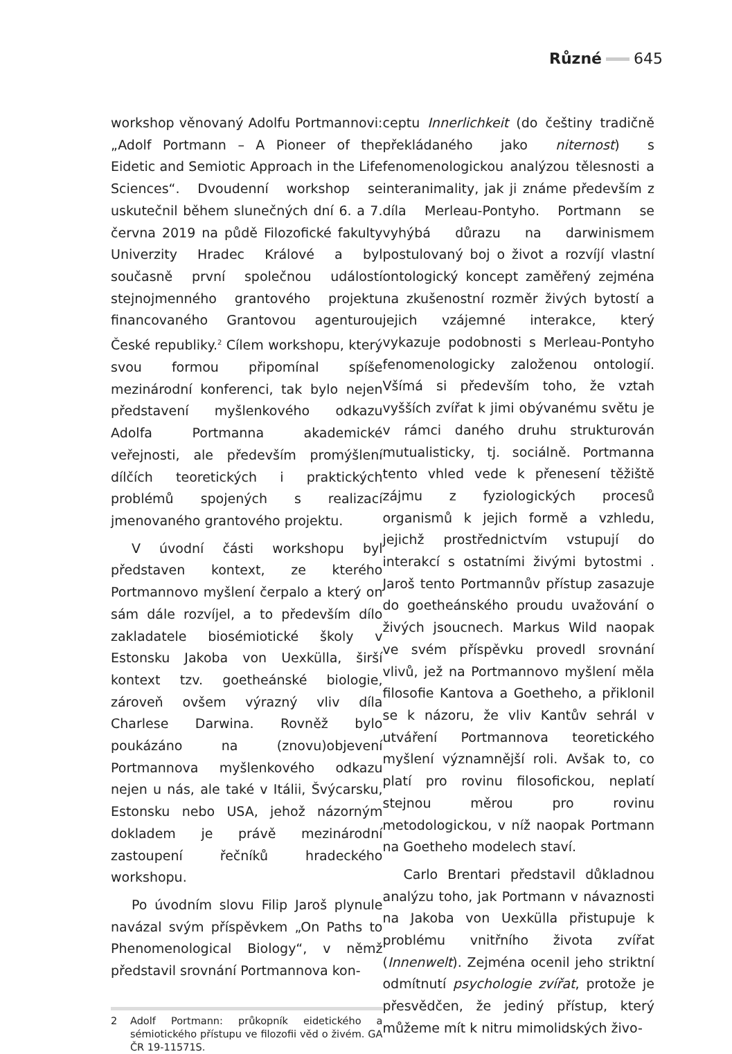Různé 645
workshop věnovaný Adolfu Portmannovi: „Adolf Portmann – A Pioneer of the Eidetic and Semiotic Approach in the Life Sciences“. Dvoudenní workshop se uskutečnil během slunečných dní 6. a 7. června 2019 na půdě Filozofické fakulty Univerzity Hradec Králové a byl současně první společnou událostí stejnojmenného grantového projektu financovaného Grantovou agenturou České republiky.<sup>2</sup> Cílem workshopu, který svou formou připomínal spíše mezinárodní konferenci, tak bylo nejen představení myšlenkového odkazu Adolfa Portmanna akademické veřejnosti, ale především promýšlení dílčích teoretických i praktických problémů spojených s realizací jmenovaného grantového projektu.
V úvodní části workshopu byl představen kontext, ze kterého Portmannovo myšlení čerpalo a který on sám dále rozvíjel, a to především dílo zakladatele biosémiotické školy v Estonsku Jakoba von Uexkülla, širší kontext tzv. goetheánské biologie, zároveň ovšem výrazný vliv díla Charlese Darwina. Rovněž bylo poukázáno na (znovu)objevení Portmannova myšlenkového odkazu nejen u nás, ale také v Itálii, Švýcarsku, Estonsku nebo USA, jehož názorným dokladem je právě mezinárodní zastoupení řečníků hradeckého workshopu.
Po úvodním slovu Filip Jaroš plynule navázal svým příspěvkem „On Paths to Phenomenological Biology“, v němž představil srovnání Portmannova kon-
2 Adolf Portmann: průkopník eidetického a sémiotického přístupu ve filozofii věd o živém. GA ČR 19-11571S.
ceptu Innerlichkeit (do češtiny tradičně překládaného jako niternost) s fenomenologickou analýzou tělesnosti a interanimality, jak ji známe především z díla Merleau-Pontyho. Portmann se vyhýbá důrazu na darwinismem postulovaný boj o život a rozvíjí vlastní ontologický koncept zaměřený zejména na zkušenostní rozměr živých bytostí a jejich vzájemné interakce, který vykazuje podobnosti s Merleau-Pontyho fenomenologicky založenou ontologií. Všímá si především toho, že vztah vyšších zvířat k jimi obývanému světu je v rámci daného druhu strukturován mutualisticky, tj. sociálně. Portmanna tento vhled vede k přenesení těžiště zájmu z fyziologických procesů organismů k jejich formě a vzhledu, jejichž prostřednictvím vstupují do interakcí s ostatními živými bytostmi . Jaroš tento Portmannův přístup zasazuje do goetheánského proudu uvažování o živých jsoucnech. Markus Wild naopak ve svém příspěvku provedl srovnání vlivů, jež na Portmannovo myšlení měla filosofie Kantova a Goetheho, a přiklonil se k názoru, že vliv Kantův sehrál v utváření Portmannova teoretického myšlení významnější roli. Avšak to, co platí pro rovinu filosofickou, neplatí stejnou měrou pro rovinu metodologickou, v níž naopak Portmann na Goetheho modelech staví.
Carlo Brentari představil důkladnou analýzu toho, jak Portmann v návaznosti na Jakoba von Uexkülla přistupuje k problému vnitřního života zvířat (Innenwelt). Zejména ocenil jeho striktní odmítnutí psychologie zvířat, protože je přesvědčen, že jediný přístup, který můžeme mít k nitru mimolidských živo-